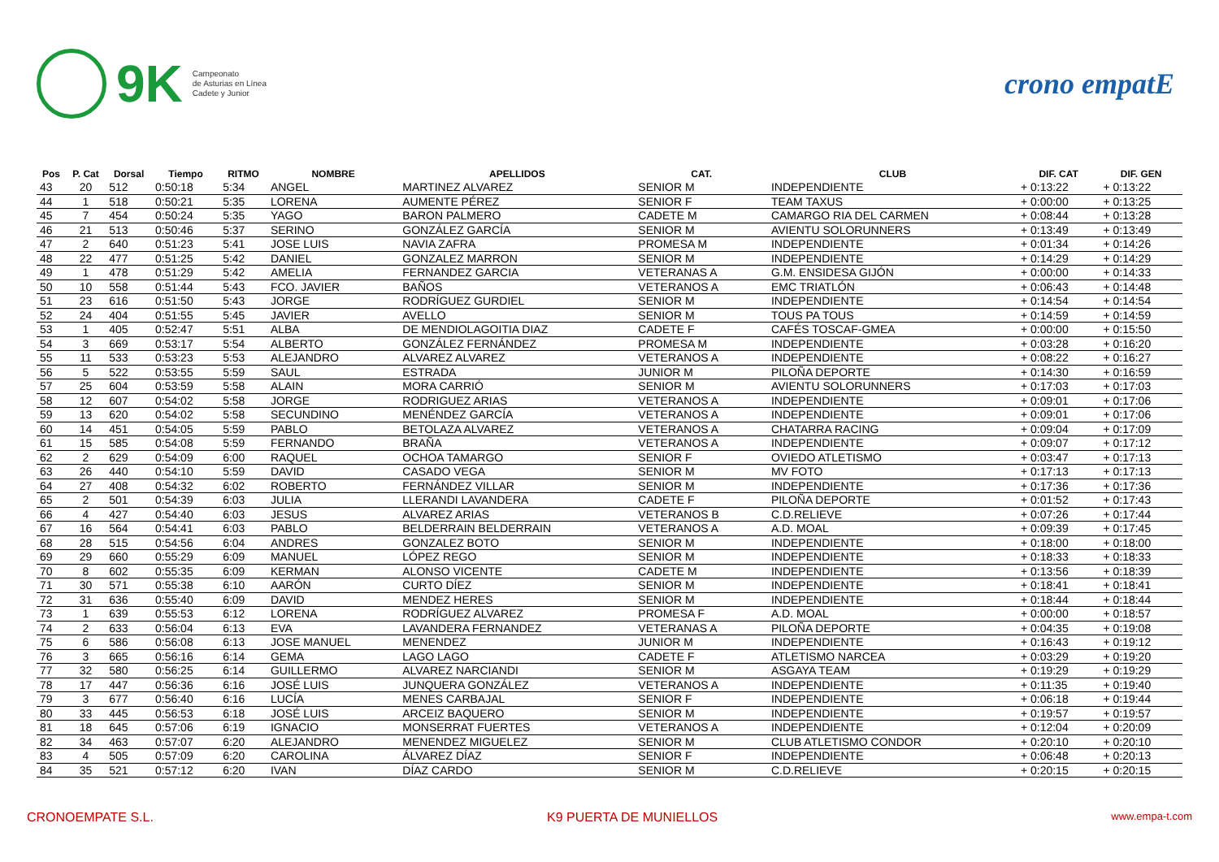9K
Campeonato
de Asturias en Línea
Cadete y Junior
crono empatE
| Pos | P. Cat | Dorsal | Tiempo | RITMO | NOMBRE | APELLIDOS | CAT. | CLUB | DIF. CAT | DIF. GEN |
| --- | --- | --- | --- | --- | --- | --- | --- | --- | --- | --- |
| 43 | 20 | 512 | 0:50:18 | 5:34 | ANGEL | MARTINEZ ALVAREZ | SENIOR M | INDEPENDIENTE | + 0:13:22 | + 0:13:22 |
| 44 | 1 | 518 | 0:50:21 | 5:35 | LORENA | AUMENTE PÉREZ | SENIOR F | TEAM TAXUS | + 0:00:00 | + 0:13:25 |
| 45 | 7 | 454 | 0:50:24 | 5:35 | YAGO | BARON PALMERO | CADETE M | CAMARGO RIA DEL CARMEN | + 0:08:44 | + 0:13:28 |
| 46 | 21 | 513 | 0:50:46 | 5:37 | SERINO | GONZÁLEZ GARCÍA | SENIOR M | AVIENTU SOLORUNNERS | + 0:13:49 | + 0:13:49 |
| 47 | 2 | 640 | 0:51:23 | 5:41 | JOSE LUIS | NAVIA ZAFRA | PROMESA M | INDEPENDIENTE | + 0:01:34 | + 0:14:26 |
| 48 | 22 | 477 | 0:51:25 | 5:42 | DANIEL | GONZALEZ MARRON | SENIOR M | INDEPENDIENTE | + 0:14:29 | + 0:14:29 |
| 49 | 1 | 478 | 0:51:29 | 5:42 | AMELIA | FERNANDEZ GARCIA | VETERANAS A | G.M. ENSIDESA GIJÓN | + 0:00:00 | + 0:14:33 |
| 50 | 10 | 558 | 0:51:44 | 5:43 | FCO. JAVIER | BAÑOS | VETERANOS A | EMC TRIATLÓN | + 0:06:43 | + 0:14:48 |
| 51 | 23 | 616 | 0:51:50 | 5:43 | JORGE | RODRÍGUEZ GURDIEL | SENIOR M | INDEPENDIENTE | + 0:14:54 | + 0:14:54 |
| 52 | 24 | 404 | 0:51:55 | 5:45 | JAVIER | AVELLO | SENIOR M | TOUS PA TOUS | + 0:14:59 | + 0:14:59 |
| 53 | 1 | 405 | 0:52:47 | 5:51 | ALBA | DE MENDIOLAGOITIA DIAZ | CADETE F | CAFÉS TOSCAF-GMEA | + 0:00:00 | + 0:15:50 |
| 54 | 3 | 669 | 0:53:17 | 5:54 | ALBERTO | GONZÁLEZ FERNÁNDEZ | PROMESA M | INDEPENDIENTE | + 0:03:28 | + 0:16:20 |
| 55 | 11 | 533 | 0:53:23 | 5:53 | ALEJANDRO | ALVAREZ ALVAREZ | VETERANOS A | INDEPENDIENTE | + 0:08:22 | + 0:16:27 |
| 56 | 5 | 522 | 0:53:55 | 5:59 | SAUL | ESTRADA | JUNIOR M | PILOÑA DEPORTE | + 0:14:30 | + 0:16:59 |
| 57 | 25 | 604 | 0:53:59 | 5:58 | ALAIN | MORA CARRIÓ | SENIOR M | AVIENTU SOLORUNNERS | + 0:17:03 | + 0:17:03 |
| 58 | 12 | 607 | 0:54:02 | 5:58 | JORGE | RODRIGUEZ ARIAS | VETERANOS A | INDEPENDIENTE | + 0:09:01 | + 0:17:06 |
| 59 | 13 | 620 | 0:54:02 | 5:58 | SECUNDINO | MENÉNDEZ GARCÍA | VETERANOS A | INDEPENDIENTE | + 0:09:01 | + 0:17:06 |
| 60 | 14 | 451 | 0:54:05 | 5:59 | PABLO | BETOLAZA ALVAREZ | VETERANOS A | CHATARRA RACING | + 0:09:04 | + 0:17:09 |
| 61 | 15 | 585 | 0:54:08 | 5:59 | FERNANDO | BRAÑA | VETERANOS A | INDEPENDIENTE | + 0:09:07 | + 0:17:12 |
| 62 | 2 | 629 | 0:54:09 | 6:00 | RAQUEL | OCHOA TAMARGO | SENIOR F | OVIEDO ATLETISMO | + 0:03:47 | + 0:17:13 |
| 63 | 26 | 440 | 0:54:10 | 5:59 | DAVID | CASADO VEGA | SENIOR M | MV FOTO | + 0:17:13 | + 0:17:13 |
| 64 | 27 | 408 | 0:54:32 | 6:02 | ROBERTO | FERNÁNDEZ VILLAR | SENIOR M | INDEPENDIENTE | + 0:17:36 | + 0:17:36 |
| 65 | 2 | 501 | 0:54:39 | 6:03 | JULIA | LLERANDI LAVANDERA | CADETE F | PILOÑA DEPORTE | + 0:01:52 | + 0:17:43 |
| 66 | 4 | 427 | 0:54:40 | 6:03 | JESUS | ALVAREZ ARIAS | VETERANOS B | C.D.RELIEVE | + 0:07:26 | + 0:17:44 |
| 67 | 16 | 564 | 0:54:41 | 6:03 | PABLO | BELDERRAIN BELDERRAIN | VETERANOS A | A.D. MOAL | + 0:09:39 | + 0:17:45 |
| 68 | 28 | 515 | 0:54:56 | 6:04 | ANDRES | GONZALEZ BOTO | SENIOR M | INDEPENDIENTE | + 0:18:00 | + 0:18:00 |
| 69 | 29 | 660 | 0:55:29 | 6:09 | MANUEL | LÓPEZ REGO | SENIOR M | INDEPENDIENTE | + 0:18:33 | + 0:18:33 |
| 70 | 8 | 602 | 0:55:35 | 6:09 | KERMAN | ALONSO VICENTE | CADETE M | INDEPENDIENTE | + 0:13:56 | + 0:18:39 |
| 71 | 30 | 571 | 0:55:38 | 6:10 | AARÓN | CURTO DÍEZ | SENIOR M | INDEPENDIENTE | + 0:18:41 | + 0:18:41 |
| 72 | 31 | 636 | 0:55:40 | 6:09 | DAVID | MENDEZ HERES | SENIOR M | INDEPENDIENTE | + 0:18:44 | + 0:18:44 |
| 73 | 1 | 639 | 0:55:53 | 6:12 | LORENA | RODRÍGUEZ ALVAREZ | PROMESA F | A.D. MOAL | + 0:00:00 | + 0:18:57 |
| 74 | 2 | 633 | 0:56:04 | 6:13 | EVA | LAVANDERA FERNANDEZ | VETERANAS A | PILOÑA DEPORTE | + 0:04:35 | + 0:19:08 |
| 75 | 6 | 586 | 0:56:08 | 6:13 | JOSE MANUEL | MENENDEZ | JUNIOR M | INDEPENDIENTE | + 0:16:43 | + 0:19:12 |
| 76 | 3 | 665 | 0:56:16 | 6:14 | GEMA | LAGO LAGO | CADETE F | ATLETISMO NARCEA | + 0:03:29 | + 0:19:20 |
| 77 | 32 | 580 | 0:56:25 | 6:14 | GUILLERMO | ALVAREZ NARCIANDI | SENIOR M | ASGAYA TEAM | + 0:19:29 | + 0:19:29 |
| 78 | 17 | 447 | 0:56:36 | 6:16 | JOSÉ LUIS | JUNQUERA GONZÁLEZ | VETERANOS A | INDEPENDIENTE | + 0:11:35 | + 0:19:40 |
| 79 | 3 | 677 | 0:56:40 | 6:16 | LUCÍA | MENES CARBAJAL | SENIOR F | INDEPENDIENTE | + 0:06:18 | + 0:19:44 |
| 80 | 33 | 445 | 0:56:53 | 6:18 | JOSÉ LUIS | ARCEIZ BAQUERO | SENIOR M | INDEPENDIENTE | + 0:19:57 | + 0:19:57 |
| 81 | 18 | 645 | 0:57:06 | 6:19 | IGNACIO | MONSERRAT FUERTES | VETERANOS A | INDEPENDIENTE | + 0:12:04 | + 0:20:09 |
| 82 | 34 | 463 | 0:57:07 | 6:20 | ALEJANDRO | MENENDEZ MIGUELEZ | SENIOR M | CLUB ATLETISMO CONDOR | + 0:20:10 | + 0:20:10 |
| 83 | 4 | 505 | 0:57:09 | 6:20 | CAROLINA | ÁLVAREZ DÍAZ | SENIOR F | INDEPENDIENTE | + 0:06:48 | + 0:20:13 |
| 84 | 35 | 521 | 0:57:12 | 6:20 | IVAN | DÍAZ CARDO | SENIOR M | C.D.RELIEVE | + 0:20:15 | + 0:20:15 |
CRONOEMPATE S.L. K9 PUERTA DE MUNIELLOS www.empa-t.com